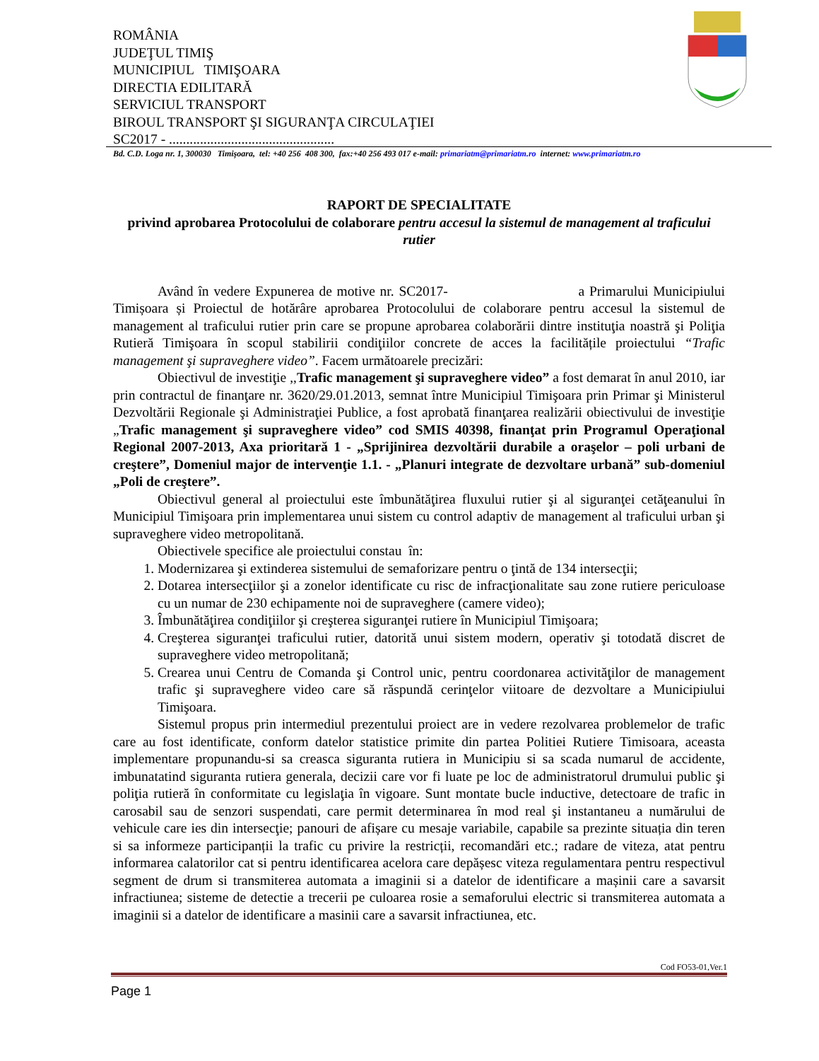ROMÂNIA
JUDEŢUL TIMIŞ
MUNICIPIUL TIMIŞOARA
DIRECTIA EDILITARĂ
SERVICIUL TRANSPORT
BIROUL TRANSPORT ŞI SIGURANŢA CIRCULAŢIEI
SC2017 - ................................................
Bd. C.D. Loga nr. 1, 300030 Timişoara, tel: +40 256 408 300, fax:+40 256 493 017 e-mail: primariatm@primariatm.ro internet: www.primariatm.ro
RAPORT DE SPECIALITATE
privind aprobarea Protocolului de colaborare pentru accesul la sistemul de management al traficului rutier
Având în vedere Expunerea de motive nr. SC2017- a Primarului Municipiului Timișoara și Proiectul de hotărâre aprobarea Protocolului de colaborare pentru accesul la sistemul de management al traficului rutier prin care se propune aprobarea colaborării dintre instituţia noastră şi Poliţia Rutieră Timişoara în scopul stabilirii condiţiilor concrete de acces la facilitățile proiectului “Trafic management şi supraveghere video”. Facem următoarele precizări:
Obiectivul de investiţie ,,Trafic management şi supraveghere video” a fost demarat în anul 2010, iar prin contractul de finanţare nr. 3620/29.01.2013, semnat între Municipiul Timişoara prin Primar şi Ministerul Dezvoltării Regionale şi Administraţiei Publice, a fost aprobată finanţarea realizării obiectivului de investiţie „Trafic management şi supraveghere video” cod SMIS 40398, finanţat prin Programul Operaţional Regional 2007-2013, Axa prioritară 1 - „Sprijinirea dezvoltării durabile a oraşelor – poli urbani de creştere”, Domeniul major de intervenţie 1.1. - „Planuri integrate de dezvoltare urbană” sub-domeniul „Poli de creştere”.
Obiectivul general al proiectului este îmbunătăţirea fluxului rutier şi al siguranţei cetăţeanului în Municipiul Timişoara prin implementarea unui sistem cu control adaptiv de management al traficului urban şi supraveghere video metropolitană.
Obiectivele specifice ale proiectului constau în:
1. Modernizarea şi extinderea sistemului de semaforizare pentru o ţintă de 134 intersecţii;
2. Dotarea intersecţiilor şi a zonelor identificate cu risc de infracţionalitate sau zone rutiere periculoase cu un numar de 230 echipamente noi de supraveghere (camere video);
3. Îmbunătăţirea condiţiilor şi creşterea siguranţei rutiere în Municipiul Timişoara;
4. Creşterea siguranţei traficului rutier, datorită unui sistem modern, operativ şi totodată discret de supraveghere video metropolitană;
5. Crearea unui Centru de Comanda şi Control unic, pentru coordonarea activităţilor de management trafic şi supraveghere video care să răspundă cerinţelor viitoare de dezvoltare a Municipiului Timişoara.
Sistemul propus prin intermediul prezentului proiect are in vedere rezolvarea problemelor de trafic care au fost identificate, conform datelor statistice primite din partea Politiei Rutiere Timisoara, aceasta implementare propunandu-si sa creasca siguranta rutiera in Municipiu si sa scada numarul de accidente, imbunatatind siguranta rutiera generala, decizii care vor fi luate pe loc de administratorul drumului public şi poliţia rutieră în conformitate cu legislaţia în vigoare. Sunt montate bucle inductive, detectoare de trafic in carosabil sau de senzori suspendati, care permit determinarea în mod real şi instantaneu a numărului de vehicule care ies din intersecţie; panouri de afișare cu mesaje variabile, capabile sa prezinte situația din teren si sa informeze participanții la trafic cu privire la restricții, recomandări etc.; radare de viteza, atat pentru informarea calatorilor cat si pentru identificarea acelora care depășesc viteza regulamentara pentru respectivul segment de drum si transmiterea automata a imaginii si a datelor de identificare a mașinii care a savarsit infractiunea; sisteme de detectie a trecerii pe culoarea rosie a semaforului electric si transmiterea automata a imaginii si a datelor de identificare a masinii care a savarsit infractiunea, etc.
Cod FO53-01,Ver.1
Page 1